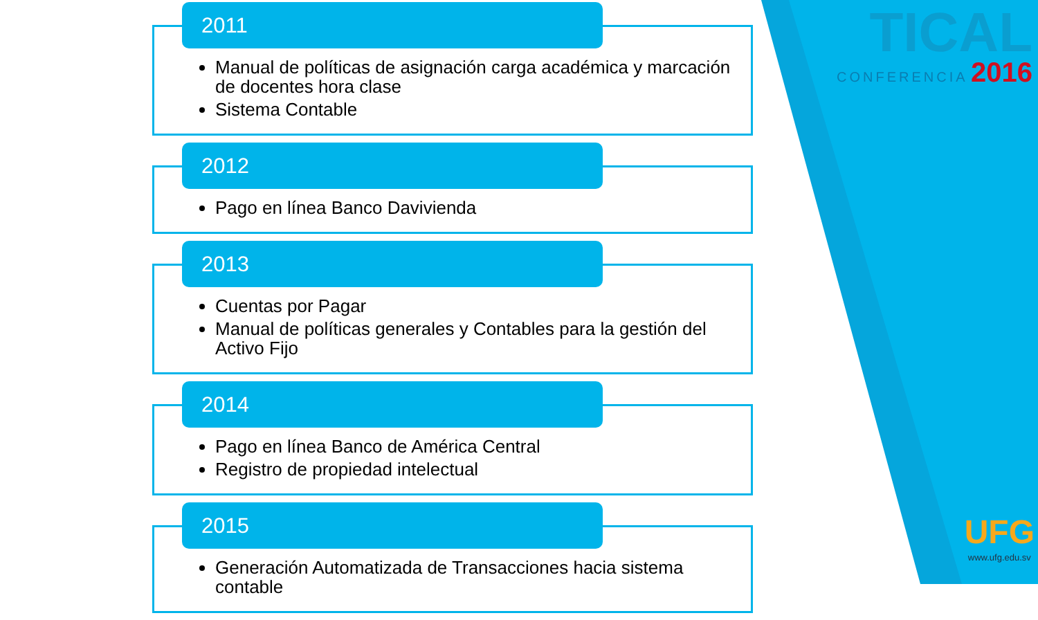TICAL
CONFERENCIA 2016
UFG
www.ufg.edu.sv
2011
Manual de políticas de asignación carga académica y marcación de docentes hora clase
Sistema Contable
2012
Pago en línea Banco Davivienda
2013
Cuentas por Pagar
Manual de políticas generales y Contables para la gestión del Activo Fijo
2014
Pago en línea Banco de América Central
Registro de propiedad intelectual
2015
Generación Automatizada de Transacciones hacia sistema contable